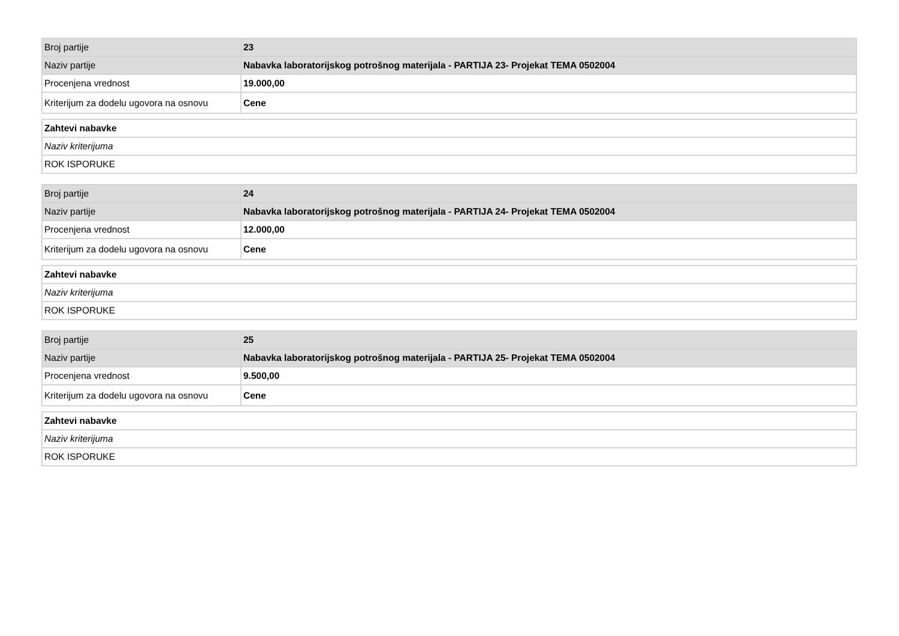| Broj partije | 23 |
| Naziv partije | Nabavka laboratorijskog potrošnog materijala - PARTIJA 23- Projekat TEMA 0502004 |
| Procenjena vrednost | 19.000,00 |
| Kriterijum za dodelu ugovora na osnovu | Cene |
| Zahtevi nabavke |
| Naziv kriterijuma |
| ROK ISPORUKE |
| Broj partije | 24 |
| Naziv partije | Nabavka laboratorijskog potrošnog materijala - PARTIJA 24- Projekat TEMA 0502004 |
| Procenjena vrednost | 12.000,00 |
| Kriterijum za dodelu ugovora na osnovu | Cene |
| Zahtevi nabavke |
| Naziv kriterijuma |
| ROK ISPORUKE |
| Broj partije | 25 |
| Naziv partije | Nabavka laboratorijskog potrošnog materijala - PARTIJA 25- Projekat TEMA 0502004 |
| Procenjena vrednost | 9.500,00 |
| Kriterijum za dodelu ugovora na osnovu | Cene |
| Zahtevi nabavke |
| Naziv kriterijuma |
| ROK ISPORUKE |